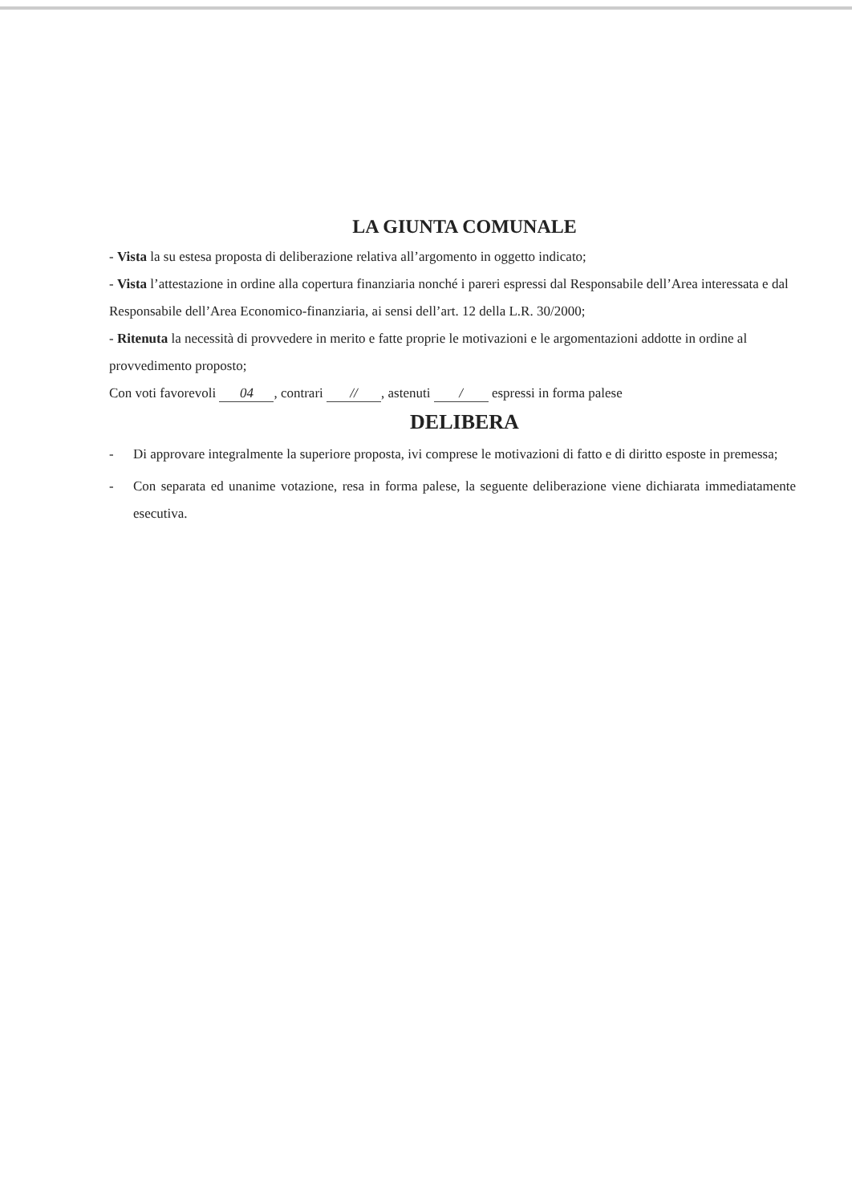LA GIUNTA COMUNALE
- Vista la su estesa proposta di deliberazione relativa all’argomento in oggetto indicato;
- Vista l’attestazione in ordine alla copertura finanziaria nonché i pareri espressi dal Responsabile dell’Area interessata e dal Responsabile dell’Area Economico-finanziaria, ai sensi dell’art. 12 della L.R. 30/2000;
- Ritenuta la necessità di provvedere in merito e fatte proprie le motivazioni e le argomentazioni addotte in ordine al provvedimento proposto;
Con voti favorevoli 04, contrari //, astenuti / espressi in forma palese
DELIBERA
- Di approvare integralmente la superiore proposta, ivi comprese le motivazioni di fatto e di diritto esposte in premessa;
- Con separata ed unanime votazione, resa in forma palese, la seguente deliberazione viene dichiarata immediatamente esecutiva.